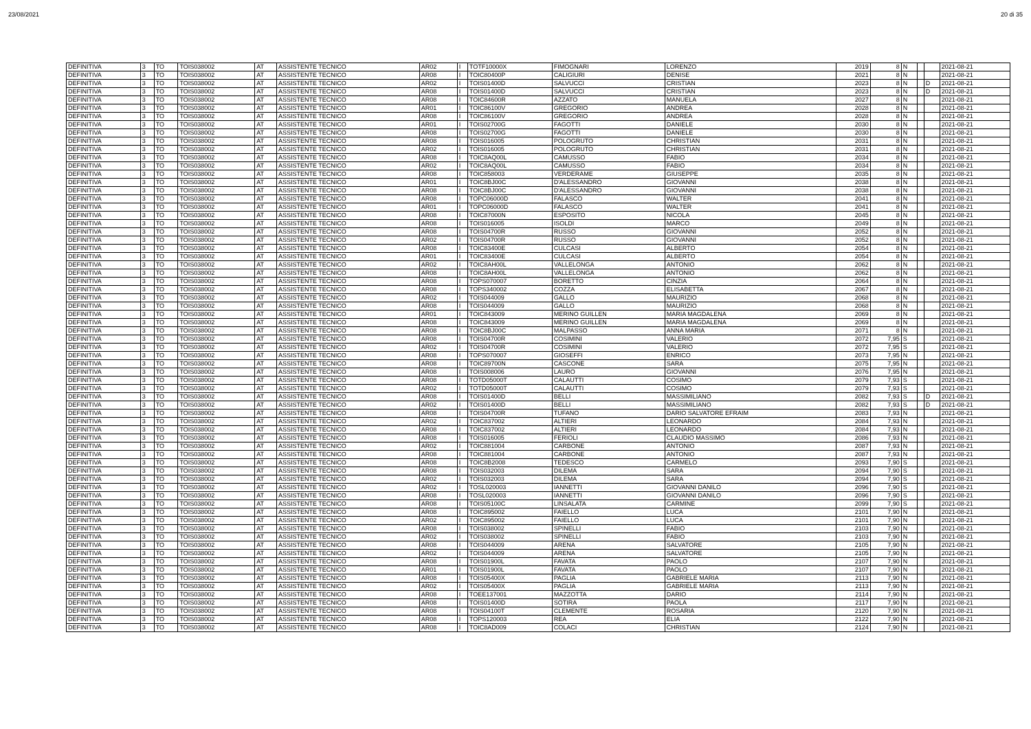23/08/2021 20 di 35
| DEFINITIVA | 3 | TO | TOIS038002 | AT | ASSISTENTE TECNICO | AR02 | I | TOTF10000X | FIMOGNARI | LORENZO | 2019 | 8 | N | | | 2021-08-21 |
| DEFINITIVA | 3 | TO | TOIS038002 | AT | ASSISTENTE TECNICO | AR08 | I | TOIC80400P | CALIGIURI | DENISE | 2021 | 8 | N | | | 2021-08-21 |
| DEFINITIVA | 3 | TO | TOIS038002 | AT | ASSISTENTE TECNICO | AR02 | I | TOIS01400D | SALVUCCI | CRISTIAN | 2023 | 8 | N | | D | 2021-08-21 |
| DEFINITIVA | 3 | TO | TOIS038002 | AT | ASSISTENTE TECNICO | AR08 | I | TOIS01400D | SALVUCCI | CRISTIAN | 2023 | 8 | N | | D | 2021-08-21 |
| DEFINITIVA | 3 | TO | TOIS038002 | AT | ASSISTENTE TECNICO | AR08 | I | TOIC84600R | AZZATO | MANUELA | 2027 | 8 | N | | | 2021-08-21 |
| DEFINITIVA | 3 | TO | TOIS038002 | AT | ASSISTENTE TECNICO | AR01 | I | TOIC86100V | GREGORIO | ANDREA | 2028 | 8 | N | | | 2021-08-21 |
| DEFINITIVA | 3 | TO | TOIS038002 | AT | ASSISTENTE TECNICO | AR08 | I | TOIC86100V | GREGORIO | ANDREA | 2028 | 8 | N | | | 2021-08-21 |
| DEFINITIVA | 3 | TO | TOIS038002 | AT | ASSISTENTE TECNICO | AR01 | I | TOIS02700G | FAGOTTI | DANIELE | 2030 | 8 | N | | | 2021-08-21 |
| DEFINITIVA | 3 | TO | TOIS038002 | AT | ASSISTENTE TECNICO | AR08 | I | TOIS02700G | FAGOTTI | DANIELE | 2030 | 8 | N | | | 2021-08-21 |
| DEFINITIVA | 3 | TO | TOIS038002 | AT | ASSISTENTE TECNICO | AR08 | I | TOIS016005 | POLOGRUTO | CHRISTIAN | 2031 | 8 | N | | | 2021-08-21 |
| DEFINITIVA | 3 | TO | TOIS038002 | AT | ASSISTENTE TECNICO | AR02 | I | TOIS016005 | POLOGRUTO | CHRISTIAN | 2031 | 8 | N | | | 2021-08-21 |
| DEFINITIVA | 3 | TO | TOIS038002 | AT | ASSISTENTE TECNICO | AR08 | I | TOIC8AQ00L | CAMUSSO | FABIO | 2034 | 8 | N | | | 2021-08-21 |
| DEFINITIVA | 3 | TO | TOIS038002 | AT | ASSISTENTE TECNICO | AR02 | I | TOIC8AQ00L | CAMUSSO | FABIO | 2034 | 8 | N | | | 2021-08-21 |
| DEFINITIVA | 3 | TO | TOIS038002 | AT | ASSISTENTE TECNICO | AR08 | I | TOIC858003 | VERDERAME | GIUSEPPE | 2035 | 8 | N | | | 2021-08-21 |
| DEFINITIVA | 3 | TO | TOIS038002 | AT | ASSISTENTE TECNICO | AR01 | I | TOIC8BJ00C | D'ALESSANDRO | GIOVANNI | 2038 | 8 | N | | | 2021-08-21 |
| DEFINITIVA | 3 | TO | TOIS038002 | AT | ASSISTENTE TECNICO | AR08 | I | TOIC8BJ00C | D'ALESSANDRO | GIOVANNI | 2038 | 8 | N | | | 2021-08-21 |
| DEFINITIVA | 3 | TO | TOIS038002 | AT | ASSISTENTE TECNICO | AR08 | I | TOPC06000D | FALASCO | WALTER | 2041 | 8 | N | | | 2021-08-21 |
| DEFINITIVA | 3 | TO | TOIS038002 | AT | ASSISTENTE TECNICO | AR01 | I | TOPC06000D | FALASCO | WALTER | 2041 | 8 | N | | | 2021-08-21 |
| DEFINITIVA | 3 | TO | TOIS038002 | AT | ASSISTENTE TECNICO | AR08 | I | TOIC87000N | ESPOSITO | NICOLA | 2045 | 8 | N | | | 2021-08-21 |
| DEFINITIVA | 3 | TO | TOIS038002 | AT | ASSISTENTE TECNICO | AR08 | I | TOIS016005 | ISOLDI | MARCO | 2049 | 8 | N | | | 2021-08-21 |
| DEFINITIVA | 3 | TO | TOIS038002 | AT | ASSISTENTE TECNICO | AR08 | I | TOIS04700R | RUSSO | GIOVANNI | 2052 | 8 | N | | | 2021-08-21 |
| DEFINITIVA | 3 | TO | TOIS038002 | AT | ASSISTENTE TECNICO | AR02 | I | TOIS04700R | RUSSO | GIOVANNI | 2052 | 8 | N | | | 2021-08-21 |
| DEFINITIVA | 3 | TO | TOIS038002 | AT | ASSISTENTE TECNICO | AR08 | I | TOIC83400E | CULCASI | ALBERTO | 2054 | 8 | N | | | 2021-08-21 |
| DEFINITIVA | 3 | TO | TOIS038002 | AT | ASSISTENTE TECNICO | AR01 | I | TOIC83400E | CULCASI | ALBERTO | 2054 | 8 | N | | | 2021-08-21 |
| DEFINITIVA | 3 | TO | TOIS038002 | AT | ASSISTENTE TECNICO | AR02 | I | TOIC8AH00L | VALLELONGA | ANTONIO | 2062 | 8 | N | | | 2021-08-21 |
| DEFINITIVA | 3 | TO | TOIS038002 | AT | ASSISTENTE TECNICO | AR08 | I | TOIC8AH00L | VALLELONGA | ANTONIO | 2062 | 8 | N | | | 2021-08-21 |
| DEFINITIVA | 3 | TO | TOIS038002 | AT | ASSISTENTE TECNICO | AR08 | I | TOPS070007 | BORETTO | CINZIA | 2064 | 8 | N | | | 2021-08-21 |
| DEFINITIVA | 3 | TO | TOIS038002 | AT | ASSISTENTE TECNICO | AR08 | I | TOPS340002 | COZZA | ELISABETTA | 2067 | 8 | N | | | 2021-08-21 |
| DEFINITIVA | 3 | TO | TOIS038002 | AT | ASSISTENTE TECNICO | AR02 | I | TOIS044009 | GALLO | MAURIZIO | 2068 | 8 | N | | | 2021-08-21 |
| DEFINITIVA | 3 | TO | TOIS038002 | AT | ASSISTENTE TECNICO | AR08 | I | TOIS044009 | GALLO | MAURIZIO | 2068 | 8 | N | | | 2021-08-21 |
| DEFINITIVA | 3 | TO | TOIS038002 | AT | ASSISTENTE TECNICO | AR01 | I | TOIC843009 | MERINO GUILLEN | MARIA MAGDALENA | 2069 | 8 | N | | | 2021-08-21 |
| DEFINITIVA | 3 | TO | TOIS038002 | AT | ASSISTENTE TECNICO | AR08 | I | TOIC843009 | MERINO GUILLEN | MARIA MAGDALENA | 2069 | 8 | N | | | 2021-08-21 |
| DEFINITIVA | 3 | TO | TOIS038002 | AT | ASSISTENTE TECNICO | AR08 | I | TOIC8BJ00C | MALPASSO | ANNA MARIA | 2071 | 8 | N | | | 2021-08-21 |
| DEFINITIVA | 3 | TO | TOIS038002 | AT | ASSISTENTE TECNICO | AR08 | I | TOIS04700R | COSIMINI | VALERIO | 2072 | 7,95 | S | | | 2021-08-21 |
| DEFINITIVA | 3 | TO | TOIS038002 | AT | ASSISTENTE TECNICO | AR02 | I | TOIS04700R | COSIMINI | VALERIO | 2072 | 7,95 | S | | | 2021-08-21 |
| DEFINITIVA | 3 | TO | TOIS038002 | AT | ASSISTENTE TECNICO | AR08 | I | TOPS070007 | GIOSEFFI | ENRICO | 2073 | 7,95 | N | | | 2021-08-21 |
| DEFINITIVA | 3 | TO | TOIS038002 | AT | ASSISTENTE TECNICO | AR08 | I | TOIC89700N | CASCONE | SARA | 2075 | 7,95 | N | | | 2021-08-21 |
| DEFINITIVA | 3 | TO | TOIS038002 | AT | ASSISTENTE TECNICO | AR08 | I | TOIS008006 | LAURO | GIOVANNI | 2076 | 7,95 | N | | | 2021-08-21 |
| DEFINITIVA | 3 | TO | TOIS038002 | AT | ASSISTENTE TECNICO | AR08 | I | TOTD05000T | CALAUTTI | COSIMO | 2079 | 7,93 | S | | | 2021-08-21 |
| DEFINITIVA | 3 | TO | TOIS038002 | AT | ASSISTENTE TECNICO | AR02 | I | TOTD05000T | CALAUTTI | COSIMO | 2079 | 7,93 | S | | | 2021-08-21 |
| DEFINITIVA | 3 | TO | TOIS038002 | AT | ASSISTENTE TECNICO | AR08 | I | TOIS01400D | BELLI | MASSIMILIANO | 2082 | 7,93 | S | | D | 2021-08-21 |
| DEFINITIVA | 3 | TO | TOIS038002 | AT | ASSISTENTE TECNICO | AR02 | I | TOIS01400D | BELLI | MASSIMILIANO | 2082 | 7,93 | S | | D | 2021-08-21 |
| DEFINITIVA | 3 | TO | TOIS038002 | AT | ASSISTENTE TECNICO | AR08 | I | TOIS04700R | TUFANO | DARIO SALVATORE EFRAIM | 2083 | 7,93 | N | | | 2021-08-21 |
| DEFINITIVA | 3 | TO | TOIS038002 | AT | ASSISTENTE TECNICO | AR02 | I | TOIC837002 | ALTIERI | LEONARDO | 2084 | 7,93 | N | | | 2021-08-21 |
| DEFINITIVA | 3 | TO | TOIS038002 | AT | ASSISTENTE TECNICO | AR08 | I | TOIC837002 | ALTIERI | LEONARDO | 2084 | 7,93 | N | | | 2021-08-21 |
| DEFINITIVA | 3 | TO | TOIS038002 | AT | ASSISTENTE TECNICO | AR08 | I | TOIS016005 | FERIOLI | CLAUDIO MASSIMO | 2086 | 7,93 | N | | | 2021-08-21 |
| DEFINITIVA | 3 | TO | TOIS038002 | AT | ASSISTENTE TECNICO | AR02 | I | TOIC881004 | CARBONE | ANTONIO | 2087 | 7,93 | N | | | 2021-08-21 |
| DEFINITIVA | 3 | TO | TOIS038002 | AT | ASSISTENTE TECNICO | AR08 | I | TOIC881004 | CARBONE | ANTONIO | 2087 | 7,93 | N | | | 2021-08-21 |
| DEFINITIVA | 3 | TO | TOIS038002 | AT | ASSISTENTE TECNICO | AR08 | I | TOIC8B2008 | TEDESCO | CARMELO | 2093 | 7,90 | S | | | 2021-08-21 |
| DEFINITIVA | 3 | TO | TOIS038002 | AT | ASSISTENTE TECNICO | AR08 | I | TOIS032003 | DILEMA | SARA | 2094 | 7,90 | S | | | 2021-08-21 |
| DEFINITIVA | 3 | TO | TOIS038002 | AT | ASSISTENTE TECNICO | AR02 | I | TOIS032003 | DILEMA | SARA | 2094 | 7,90 | S | | | 2021-08-21 |
| DEFINITIVA | 3 | TO | TOIS038002 | AT | ASSISTENTE TECNICO | AR02 | I | TOSL020003 | IANNETTI | GIOVANNI DANILO | 2096 | 7,90 | S | | | 2021-08-21 |
| DEFINITIVA | 3 | TO | TOIS038002 | AT | ASSISTENTE TECNICO | AR08 | I | TOSL020003 | IANNETTI | GIOVANNI DANILO | 2096 | 7,90 | S | | | 2021-08-21 |
| DEFINITIVA | 3 | TO | TOIS038002 | AT | ASSISTENTE TECNICO | AR08 | I | TOIS05100C | LINSALATA | CARMINE | 2099 | 7,90 | S | | | 2021-08-21 |
| DEFINITIVA | 3 | TO | TOIS038002 | AT | ASSISTENTE TECNICO | AR08 | I | TOIC895002 | FAIELLO | LUCA | 2101 | 7,90 | N | | | 2021-08-21 |
| DEFINITIVA | 3 | TO | TOIS038002 | AT | ASSISTENTE TECNICO | AR02 | I | TOIC895002 | FAIELLO | LUCA | 2101 | 7,90 | N | | | 2021-08-21 |
| DEFINITIVA | 3 | TO | TOIS038002 | AT | ASSISTENTE TECNICO | AR08 | I | TOIS038002 | SPINELLI | FABIO | 2103 | 7,90 | N | | | 2021-08-21 |
| DEFINITIVA | 3 | TO | TOIS038002 | AT | ASSISTENTE TECNICO | AR02 | I | TOIS038002 | SPINELLI | FABIO | 2103 | 7,90 | N | | | 2021-08-21 |
| DEFINITIVA | 3 | TO | TOIS038002 | AT | ASSISTENTE TECNICO | AR08 | I | TOIS044009 | ARENA | SALVATORE | 2105 | 7,90 | N | | | 2021-08-21 |
| DEFINITIVA | 3 | TO | TOIS038002 | AT | ASSISTENTE TECNICO | AR02 | I | TOIS044009 | ARENA | SALVATORE | 2105 | 7,90 | N | | | 2021-08-21 |
| DEFINITIVA | 3 | TO | TOIS038002 | AT | ASSISTENTE TECNICO | AR08 | I | TOIS01900L | FAVATA | PAOLO | 2107 | 7,90 | N | | | 2021-08-21 |
| DEFINITIVA | 3 | TO | TOIS038002 | AT | ASSISTENTE TECNICO | AR01 | I | TOIS01900L | FAVATA | PAOLO | 2107 | 7,90 | N | | | 2021-08-21 |
| DEFINITIVA | 3 | TO | TOIS038002 | AT | ASSISTENTE TECNICO | AR08 | I | TOIS05400X | PAGLIA | GABRIELE MARIA | 2113 | 7,90 | N | | | 2021-08-21 |
| DEFINITIVA | 3 | TO | TOIS038002 | AT | ASSISTENTE TECNICO | AR02 | I | TOIS05400X | PAGLIA | GABRIELE MARIA | 2113 | 7,90 | N | | | 2021-08-21 |
| DEFINITIVA | 3 | TO | TOIS038002 | AT | ASSISTENTE TECNICO | AR08 | I | TOEE137001 | MAZZOTTA | DARIO | 2114 | 7,90 | N | | | 2021-08-21 |
| DEFINITIVA | 3 | TO | TOIS038002 | AT | ASSISTENTE TECNICO | AR08 | I | TOIS01400D | SOTIRA | PAOLA | 2117 | 7,90 | N | | | 2021-08-21 |
| DEFINITIVA | 3 | TO | TOIS038002 | AT | ASSISTENTE TECNICO | AR08 | I | TOIS04100T | CLEMENTE | ROSARIA | 2120 | 7,90 | N | | | 2021-08-21 |
| DEFINITIVA | 3 | TO | TOIS038002 | AT | ASSISTENTE TECNICO | AR08 | I | TOPS120003 | REA | ELIA | 2122 | 7,90 | N | | | 2021-08-21 |
| DEFINITIVA | 3 | TO | TOIS038002 | AT | ASSISTENTE TECNICO | AR08 | I | TOIC8AD009 | COLACI | CHRISTIAN | 2124 | 7,90 | N | | | 2021-08-21 |